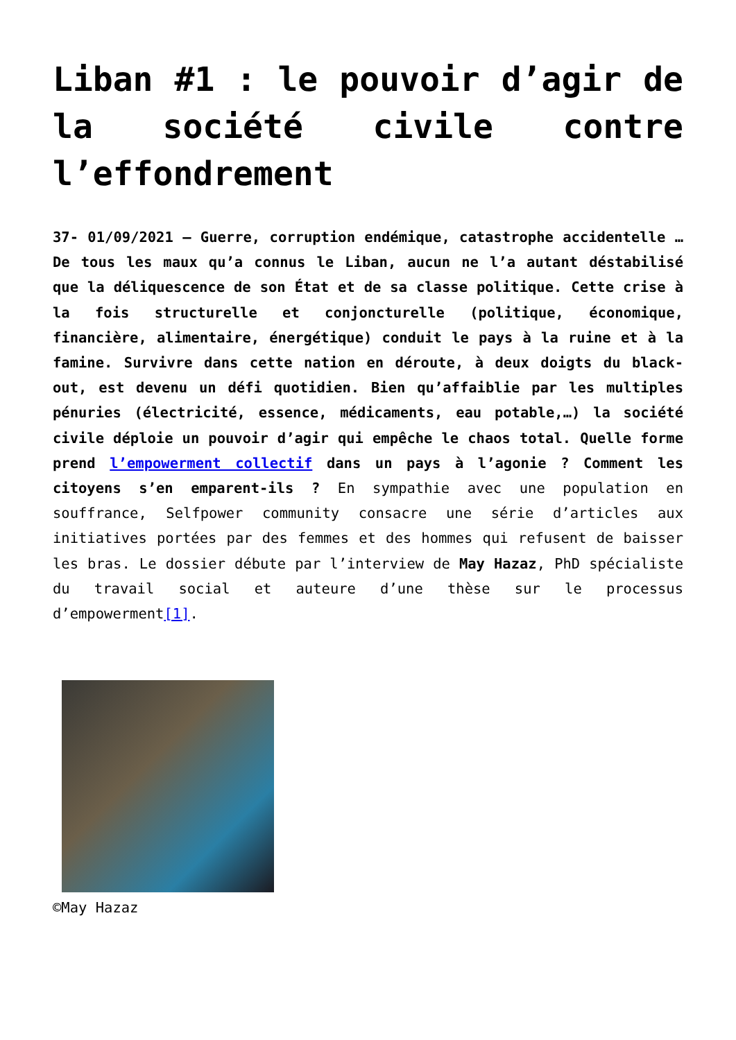Liban #1 : le pouvoir d’agir de la société civile contre l’effondrement
37- 01/09/2021 – Guerre, corruption endémique, catastrophe accidentelle … De tous les maux qu’a connus le Liban, aucun ne l’a autant déstabilisé que la déliquescence de son État et de sa classe politique. Cette crise à la fois structurelle et conjoncturelle (politique, économique, financière, alimentaire, énergétique) conduit le pays à la ruine et à la famine. Survivre dans cette nation en déroute, à deux doigts du black-out, est devenu un défi quotidien. Bien qu’affaiblie par les multiples pénuries (électricité, essence, médicaments, eau potable,…) la société civile déploie un pouvoir d’agir qui empêche le chaos total. Quelle forme prend l’empowerment collectif dans un pays à l’agonie ? Comment les citoyens s’en emparent-ils ? En sympathie avec une population en souffrance, Selfpower community consacre une série d’articles aux initiatives portées par des femmes et des hommes qui refusent de baisser les bras. Le dossier débute par l’interview de May Hazaz, PhD spécialiste du travail social et auteure d’une thèse sur le processus d’empowerment[1].
©May Hazaz